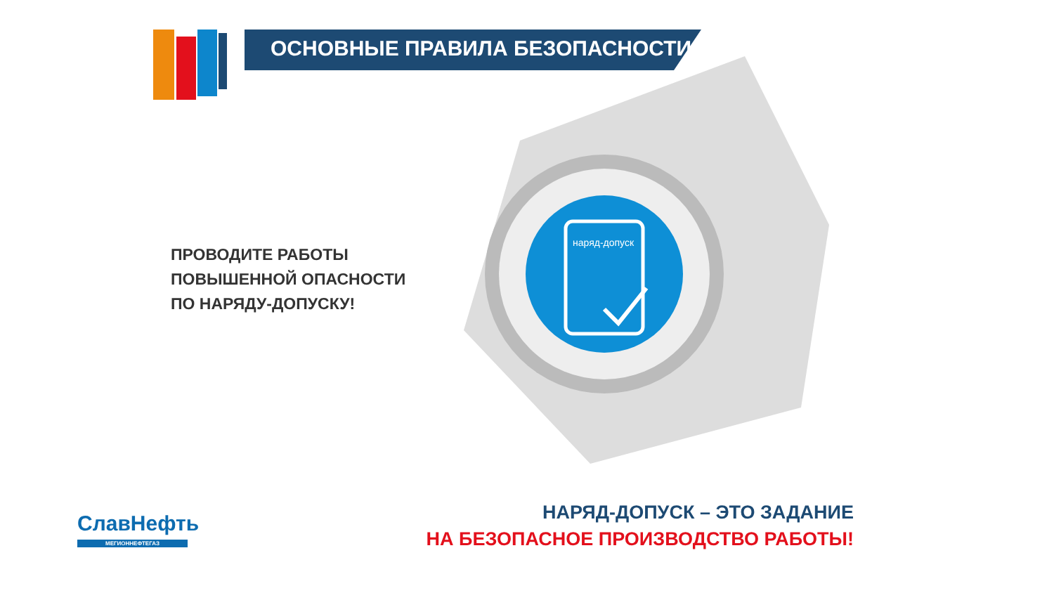ОСНОВНЫЕ ПРАВИЛА БЕЗОПАСНОСТИ
наряд-допуск
ПРОВОДИТЕ РАБОТЫ
ПОВЫШЕННОЙ ОПАСНОСТИ
ПО НАРЯДУ-ДОПУСКУ!
СлавНефть
МЕГИОННЕФТЕГАЗ
НАРЯД-ДОПУСК – ЭТО ЗАДАНИЕ
НА БЕЗОПАСНОЕ ПРОИЗВОДСТВО РАБОТЫ!